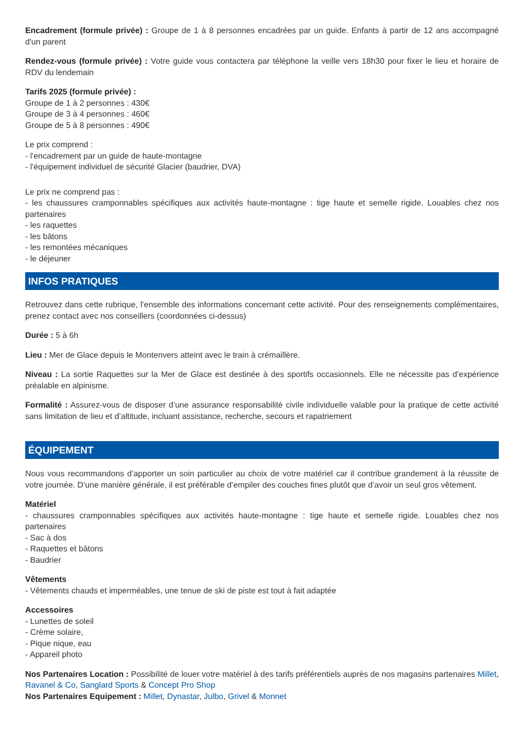Encadrement (formule privée) : Groupe de 1 à 8 personnes encadrées par un guide. Enfants à partir de 12 ans accompagné d'un parent
Rendez-vous (formule privée) : Votre guide vous contactera par téléphone la veille vers 18h30 pour fixer le lieu et horaire de RDV du lendemain
Tarifs 2025 (formule privée) :
Groupe de 1 à 2 personnes : 430€
Groupe de 3 à 4 personnes : 460€
Groupe de 5 à 8 personnes : 490€
Le prix comprend :
- l'encadrement par un guide de haute-montagne
- l'équipement individuel de sécurité Glacier (baudrier, DVA)
Le prix ne comprend pas :
- les chaussures cramponnables spécifiques aux activités haute-montagne : tige haute et semelle rigide. Louables chez nos partenaires
- les raquettes
- les bâtons
- les remontées mécaniques
- le déjeuner
INFOS PRATIQUES
Retrouvez dans cette rubrique, l’ensemble des informations concernant cette activité. Pour des renseignements complémentaires, prenez contact avec nos conseillers (coordonnées ci-dessus)
Durée : 5 à 6h
Lieu : Mer de Glace depuis le Montenvers atteint avec le train à crémaillère.
Niveau : La sortie Raquettes sur la Mer de Glace est destinée à des sportifs occasionnels. Elle ne nécessite pas d’expérience préalable en alpinisme.
Formalité : Assurez-vous de disposer d’une assurance responsabilité civile individuelle valable pour la pratique de cette activité sans limitation de lieu et d’altitude, incluant assistance, recherche, secours et rapatriement
ÉQUIPEMENT
Nous vous recommandons d’apporter un soin particulier au choix de votre matériel car il contribue grandement à la réussite de votre journée. D’une manière générale, il est préférable d’empiler des couches fines plutôt que d’avoir un seul gros vêtement.
Matériel
- chaussures cramponnables spécifiques aux activités haute-montagne : tige haute et semelle rigide. Louables chez nos partenaires
- Sac à dos
- Raquettes et bâtons
- Baudrier
Vêtements
- Vêtements chauds et imperméables, une tenue de ski de piste est tout à fait adaptée
Accessoires
- Lunettes de soleil
- Crème solaire,
- Pique nique, eau
- Appareil photo
Nos Partenaires Location : Possibilité de louer votre matériel à des tarifs préférentiels auprès de nos magasins partenaires Millet, Ravanel & Co, Sanglard Sports & Concept Pro Shop
Nos Partenaires Equipement : Millet, Dynastar, Julbo, Grivel & Monnet